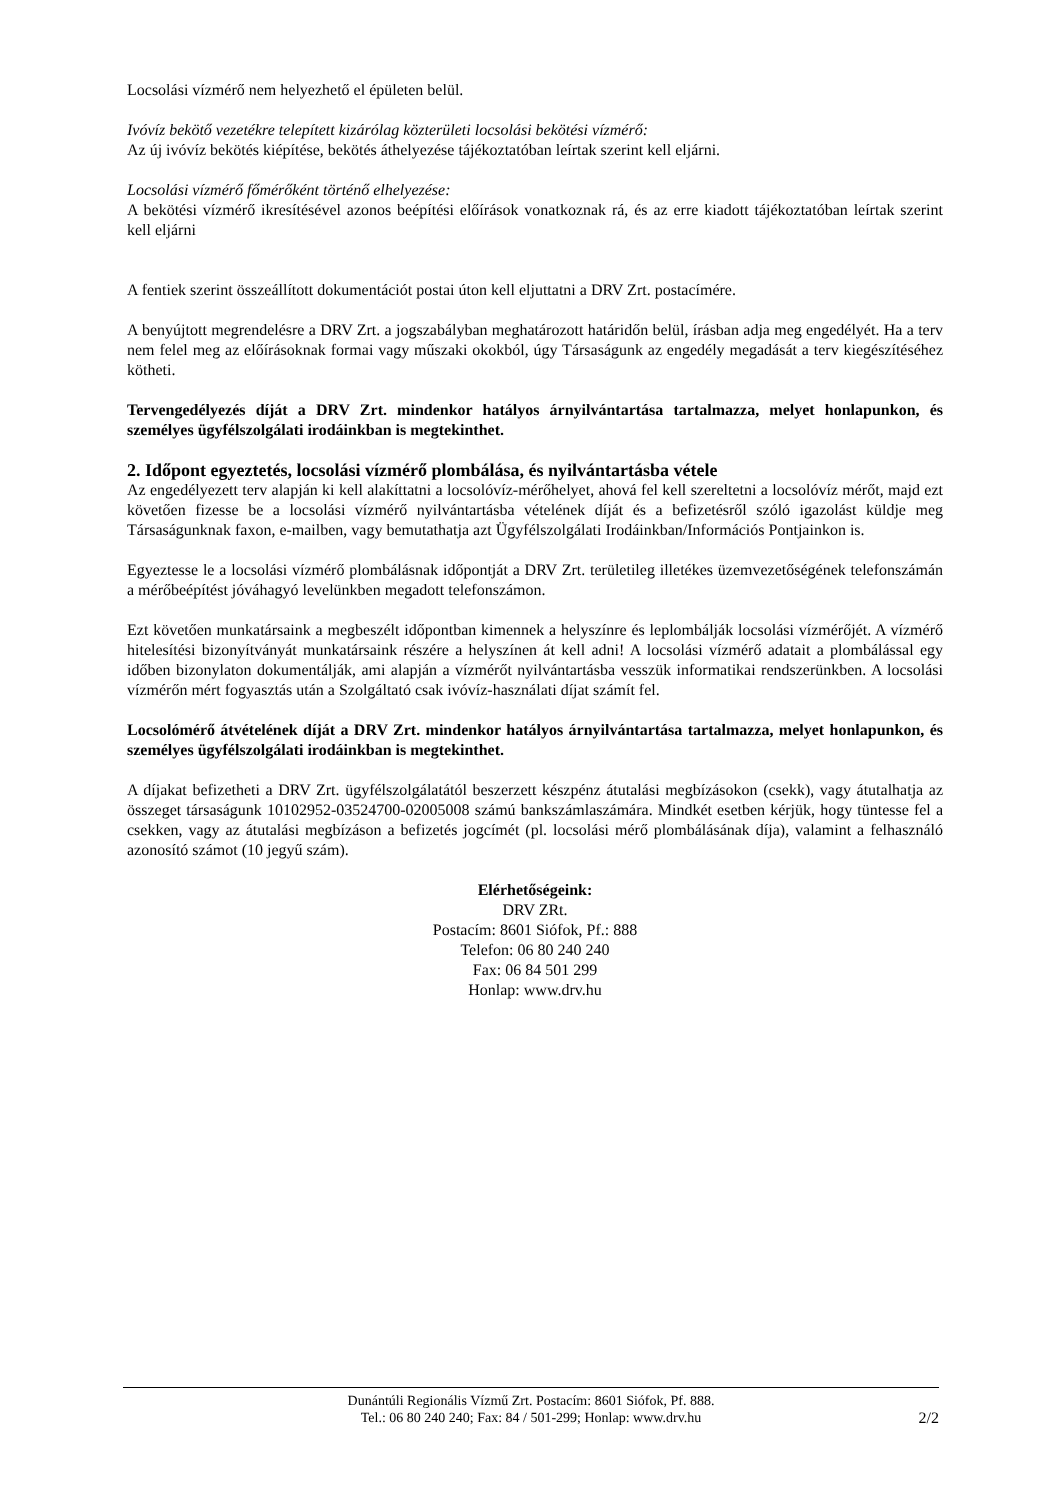Locsolási vízmérő nem helyezhető el épületen belül.
Ivóvíz bekötő vezetékre telepített kizárólag közterületi locsolási bekötési vízmérő:
Az új ivóvíz bekötés kiépítése, bekötés áthelyezése tájékoztatóban leírtak szerint kell eljárni.
Locsolási vízmérő főmérőként történő elhelyezése:
A bekötési vízmérő ikresítésével azonos beépítési előírások vonatkoznak rá, és az erre kiadott tájékoztatóban leírtak szerint kell eljárni
A fentiek szerint összeállított dokumentációt postai úton kell eljuttatni a DRV Zrt. postacímére.
A benyújtott megrendelésre a DRV Zrt. a jogszabályban meghatározott határidőn belül, írásban adja meg engedélyét. Ha a terv nem felel meg az előírásoknak formai vagy műszaki okokból, úgy Társaságunk az engedély megadását a terv kiegészítéséhez kötheti.
Tervengedélyezés díját a DRV Zrt. mindenkor hatályos árnyilvántartása tartalmazza, melyet honlapunkon, és személyes ügyfélszolgálati irodáinkban is megtekinthet.
2. Időpont egyeztetés, locsolási vízmérő plombálása, és nyilvántartásba vétele
Az engedélyezett terv alapján ki kell alakíttatni a locsolóvíz-mérőhelyet, ahová fel kell szereltetni a locsolóvíz mérőt, majd ezt követően fizesse be a locsolási vízmérő nyilvántartásba vételének díját és a befizetésről szóló igazolást küldje meg Társaságunknak faxon, e-mailben, vagy bemutathatja azt Ügyfélszolgálati Irodáinkban/Információs Pontjainkon is.
Egyeztesse le a locsolási vízmérő plombálásnak időpontját a DRV Zrt. területileg illetékes üzemvezetőségének telefonszámán a mérőbeépítést jóváhagyó levelünkben megadott telefonszámon.
Ezt követően munkatársaink a megbeszélt időpontban kimennek a helyszínre és leplombálják locsolási vízmérőjét. A vízmérő hitelesítési bizonyítványát munkatársaink részére a helyszínen át kell adni! A locsolási vízmérő adatait a plombálással egy időben bizonylaton dokumentálják, ami alapján a vízmérőt nyilvántartásba vesszük informatikai rendszerünkben. A locsolási vízmérőn mért fogyasztás után a Szolgáltató csak ivóvíz-használati díjat számít fel.
Locsolómérő átvételének díját a DRV Zrt. mindenkor hatályos árnyilvántartása tartalmazza, melyet honlapunkon, és személyes ügyfélszolgálati irodáinkban is megtekinthet.
A díjakat befizetheti a DRV Zrt. ügyfélszolgálatától beszerzett készpénz átutalási megbízásokon (csekk), vagy átutalhatja az összeget társaságunk 10102952-03524700-02005008 számú bankszámlaszámára. Mindkét esetben kérjük, hogy tüntesse fel a csekken, vagy az átutalási megbízáson a befizetés jogcímét (pl. locsolási mérő plombálásának díja), valamint a felhasználó azonosító számot (10 jegyű szám).
Elérhetőségeink:
DRV ZRt.
Postacím: 8601 Siófok, Pf.: 888
Telefon: 06 80 240 240
Fax: 06 84 501 299
Honlap: www.drv.hu
Dunántúli Regionális Vízmű Zrt. Postacím: 8601 Siófok, Pf. 888.
Tel.: 06 80 240 240; Fax: 84 / 501-299; Honlap: www.drv.hu 2/2